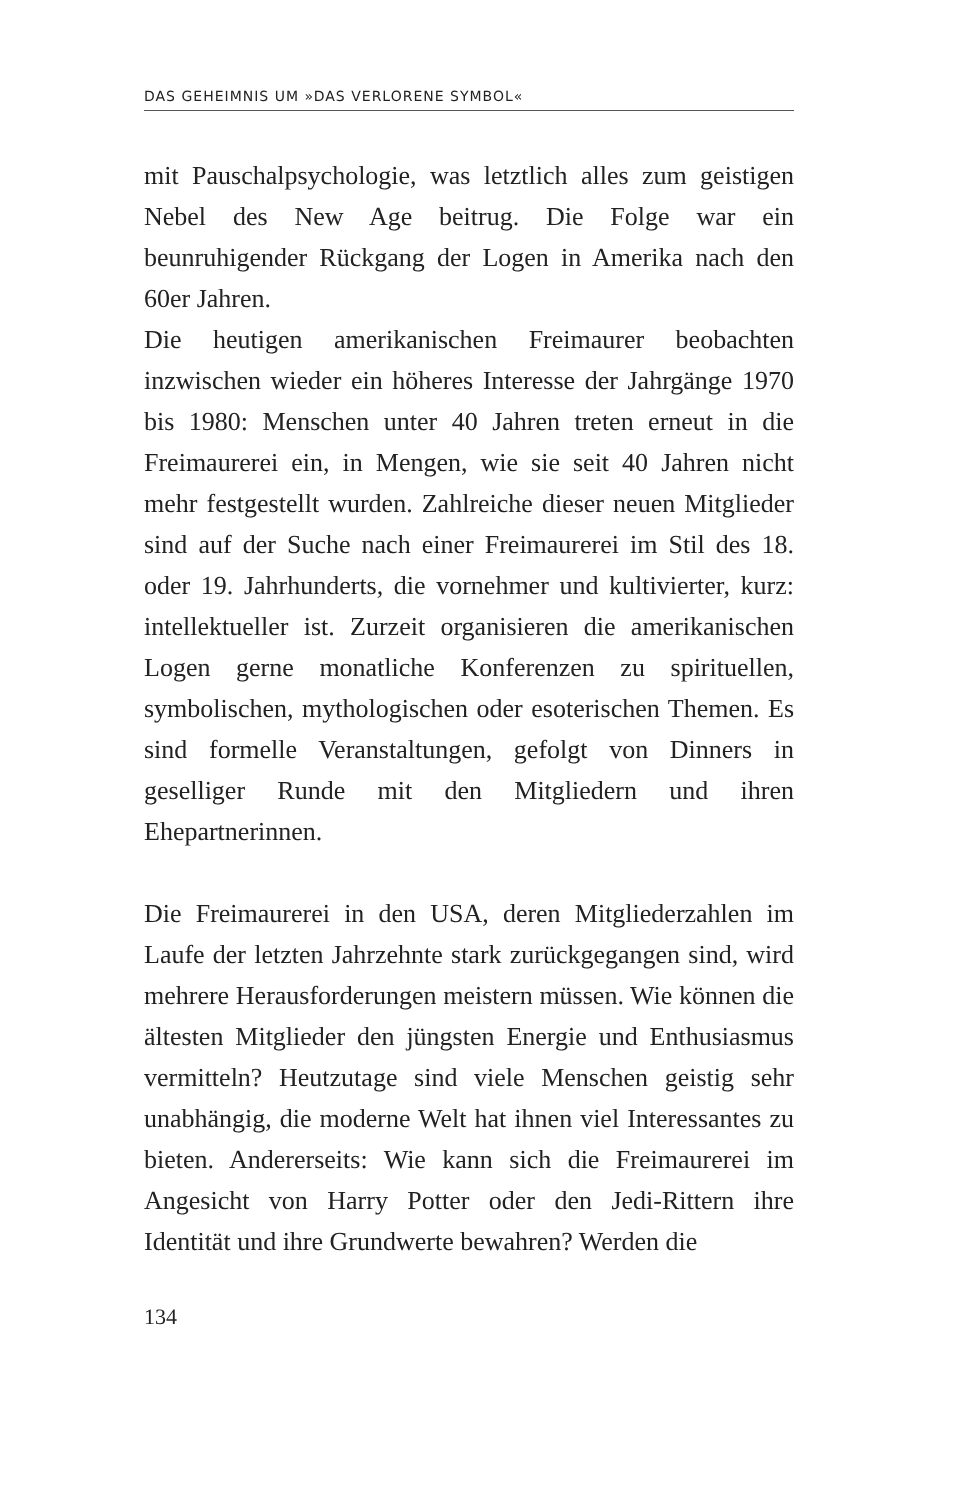DAS GEHEIMNIS UM »DAS VERLORENE SYMBOL«
mit Pauschalpsychologie, was letztlich alles zum geistigen Nebel des New Age beitrug. Die Folge war ein beunruhigender Rückgang der Logen in Amerika nach den 60er Jahren.
Die heutigen amerikanischen Freimaurer beobachten inzwischen wieder ein höheres Interesse der Jahrgänge 1970 bis 1980: Menschen unter 40 Jahren treten erneut in die Freimaurerei ein, in Mengen, wie sie seit 40 Jahren nicht mehr festgestellt wurden. Zahlreiche dieser neuen Mitglieder sind auf der Suche nach einer Freimaurerei im Stil des 18. oder 19. Jahrhunderts, die vornehmer und kultivierter, kurz: intellektueller ist. Zurzeit organisieren die amerikanischen Logen gerne monatliche Konferenzen zu spirituellen, symbolischen, mythologischen oder esoterischen Themen. Es sind formelle Veranstaltungen, gefolgt von Dinners in geselliger Runde mit den Mitgliedern und ihren Ehepartnerinnen.
Die Freimaurerei in den USA, deren Mitgliederzahlen im Laufe der letzten Jahrzehnte stark zurückgegangen sind, wird mehrere Herausforderungen meistern müssen. Wie können die ältesten Mitglieder den jüngsten Energie und Enthusiasmus vermitteln? Heutzutage sind viele Menschen geistig sehr unabhängig, die moderne Welt hat ihnen viel Interessantes zu bieten. Andererseits: Wie kann sich die Freimaurerei im Angesicht von Harry Potter oder den Jedi-Rittern ihre Identität und ihre Grundwerte bewahren? Werden die
134